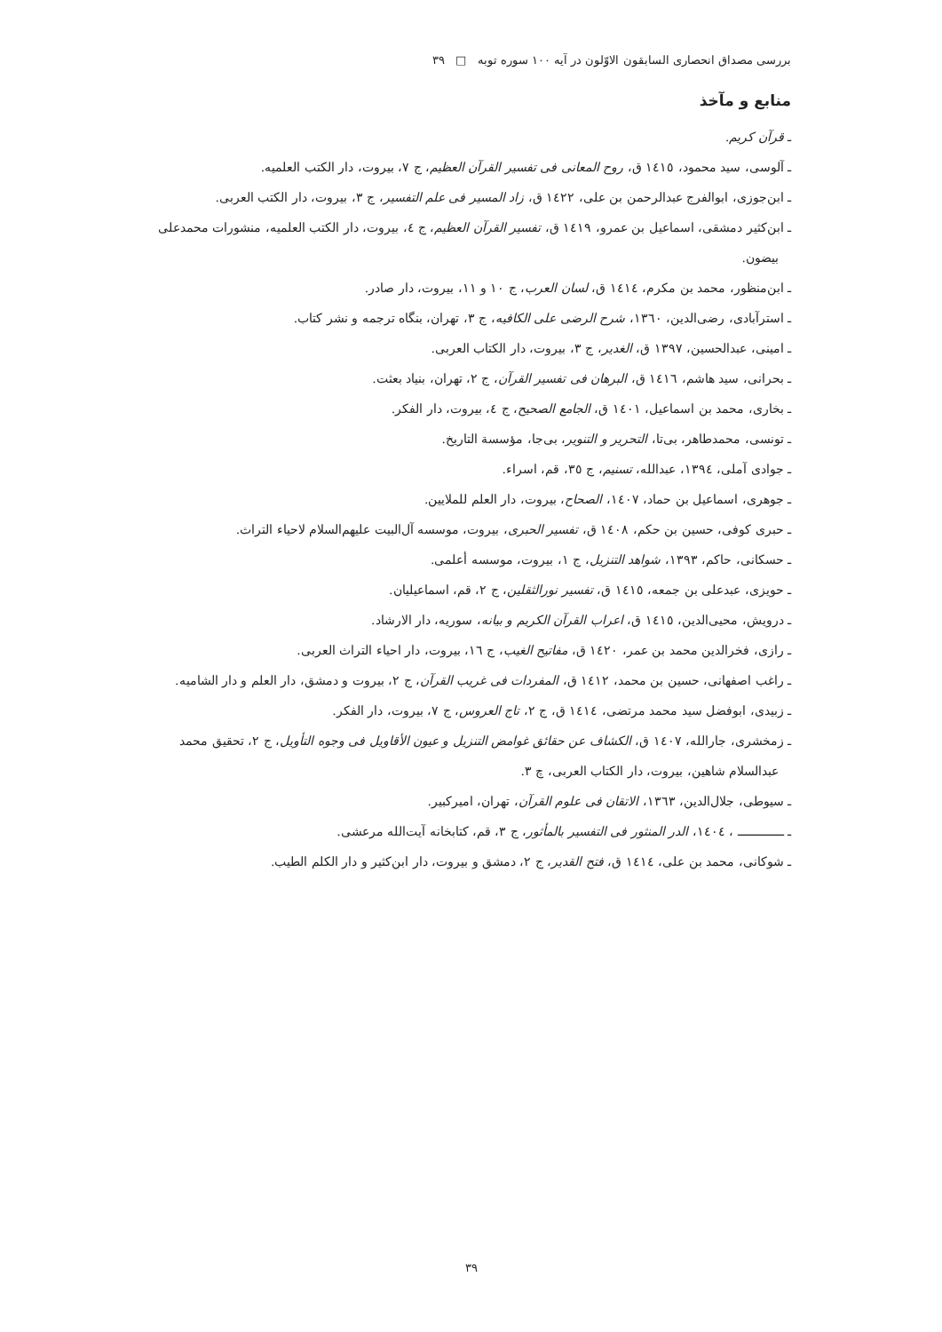بررسی مصداق انحصاری السابقون الاوّلون در آیه ۱۰۰ سوره توبه □ ۳۹
منابع و مآخذ
ـ قرآن کریم.
ـ آلوسی، سید محمود، ١٤١٥ ق، روح المعانی فی تفسیر القرآن العظیم، ج ٧، بیروت، دار الکتب العلمیه.
ـ ابن‌جوزی، ابوالفرج عبدالرحمن بن علی، ١٤٢٢ ق، زاد المسیر فی علم التفسیر، ج ٣، بیروت، دار الکتب العربی.
ـ ابن‌کثیر دمشقی، اسماعیل بن عمرو، ١٤١٩ ق، تفسیر القرآن العظیم، ج ٤، بیروت، دار الکتب العلمیه، منشورات محمدعلی بیضون.
ـ ابن‌منظور، محمد بن مکرم، ١٤١٤ ق، لسان العرب، ج ١٠ و ١١، بیروت، دار صادر.
ـ استرآبادی، رضی‌الدین، ١٣٦٠، شرح الرضی علی الکافیه، ج ٣، تهران، بنگاه ترجمه و نشر کتاب.
ـ امینی، عبدالحسین، ١٣٩٧ ق، الغدیر، ج ٣، بیروت، دار الکتاب العربی.
ـ بحرانی، سید هاشم، ١٤١٦ ق، البرهان فی تفسیر القرآن، ج ٢، تهران، بنیاد بعثت.
ـ بخاری، محمد بن اسماعیل، ١٤٠١ ق، الجامع الصحیح، ج ٤، بیروت، دار الفکر.
ـ تونسی، محمدطاهر، بی‌تا، التحریر و التنویر، بی‌جا، مؤسسة التاریخ.
ـ جوادی آملی، ١٣٩٤، عبدالله، تسنیم، ج ٣٥، قم، اسراء.
ـ جوهری، اسماعیل بن حماد، ١٤٠٧، الصحاح، بیروت، دار العلم للملایین.
ـ حبری کوفی، حسین بن حکم، ١٤٠٨ ق، تفسیر الحبری، بیروت، موسسه آل‌البیت علیهم‌السلام لاحیاء التراث.
ـ حسکانی، حاکم، ١٣٩٣، شواهد التنزیل، ج ١، بیروت، موسسه أعلمی.
ـ حویزی، عبدعلی بن جمعه، ١٤١٥ ق، تفسیر نورالثقلین، ج ٢، قم، اسماعیلیان.
ـ درویش، محیی‌الدین، ١٤١٥ ق، اعراب القرآن الکریم و بیانه، سوریه، دار الارشاد.
ـ رازی، فخرالدین محمد بن عمر، ١٤٢٠ ق، مفاتیح الغیب، ج ١٦، بیروت، دار احیاء التراث العربی.
ـ راغب اصفهانی، حسین بن محمد، ١٤١٢ ق، المفردات فی غریب القرآن، ج ٢، بیروت و دمشق، دار العلم و دار الشامیه.
ـ زبیدی، ابوفضل سید محمد مرتضی، ١٤١٤ ق، ج ٢، تاج العروس، ج ٧، بیروت، دار الفکر.
ـ زمخشری، جارالله، ١٤٠٧ ق، الکشاف عن حقائق غوامض التنزیل و عیون الأقاویل فی وجوه التأویل، ج ٢، تحقیق محمد عبدالسلام شاهین، بیروت، دار الکتاب العربی، چ ٣.
ـ سیوطی، جلال‌الدین، ١٣٦٣، الاتقان فی علوم القرآن، تهران، امیرکبیر.
ـ ـــــــــــــ ، ١٤٠٤، الدر المنثور فی التفسیر بالمأثور، ج ٣، قم، کتابخانه آیت‌الله مرعشی.
ـ شوکانی، محمد بن علی، ١٤١٤ ق، فتح القدیر، ج ٢، دمشق و بیروت، دار ابن‌کثیر و دار الکلم الطیب.
۳۹